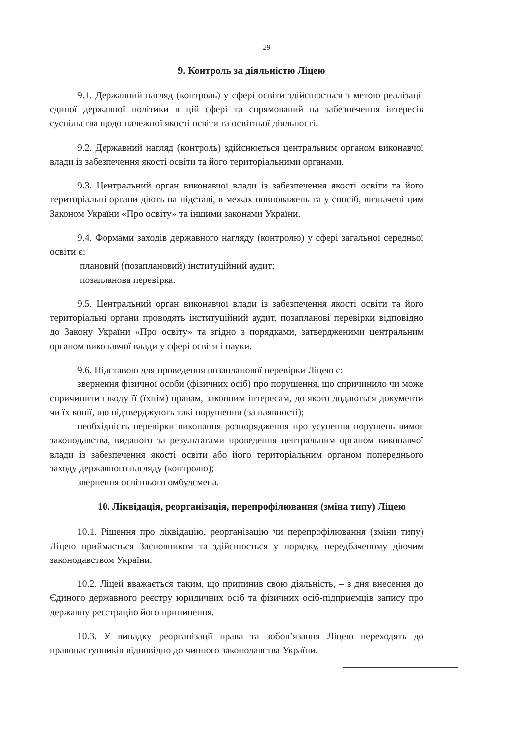29
9. Контроль за діяльністю Ліцею
9.1. Державний нагляд (контроль) у сфері освіти здійснюється з метою реалізації єдиної державної політики в цій сфері та спрямований на забезпечення інтересів суспільства щодо належної якості освіти та освітньої діяльності.
9.2. Державний нагляд (контроль) здійснюється центральним органом виконавчої влади із забезпечення якості освіти та його територіальними органами.
9.3. Центральний орган виконавчої влади із забезпечення якості освіти та його територіальні органи діють на підставі, в межах повноважень та у спосіб, визначені цим Законом України «Про освіту» та іншими законами України.
9.4. Формами заходів державного нагляду (контролю) у сфері загальної середньої освіти є:
плановий (позаплановий) інституційний аудит;
позапланова перевірка.
9.5. Центральний орган виконавчої влади із забезпечення якості освіти та його територіальні органи проводять інституційний аудит, позапланові перевірки відповідно до Закону України «Про освіту» та згідно з порядками, затвердженими центральним органом виконавчої влади у сфері освіти і науки.
9.6. Підставою для проведення позапланової перевірки Ліцею є:
звернення фізичної особи (фізичних осіб) про порушення, що спричинило чи може спричинити шкоду її (їхнім) правам, законним інтересам, до якого додаються документи чи їх копії, що підтверджують такі порушення (за наявності);
необхідність перевірки виконання розпорядження про усунення порушень вимог законодавства, виданого за результатами проведення центральним органом виконавчої влади із забезпечення якості освіти або його територіальним органом попереднього заходу державного нагляду (контролю);
звернення освітнього омбудсмена.
10. Ліквідація, реорганізація, перепрофілювання (зміна типу) Ліцею
10.1. Рішення про ліквідацію, реорганізацію чи перепрофілювання (зміни типу) Ліцею приймається Засновником та здійснюється у порядку, передбаченому діючим законодавством України.
10.2. Ліцей вважається таким, що припинив свою діяльність, – з дня внесення до Єдиного державного реєстру юридичних осіб та фізичних осіб-підприємців запису про державну реєстрацію його припинення.
10.3. У випадку реорганізації права та зобов’язання Ліцею переходять до правонаступників відповідно до чинного законодавства України.